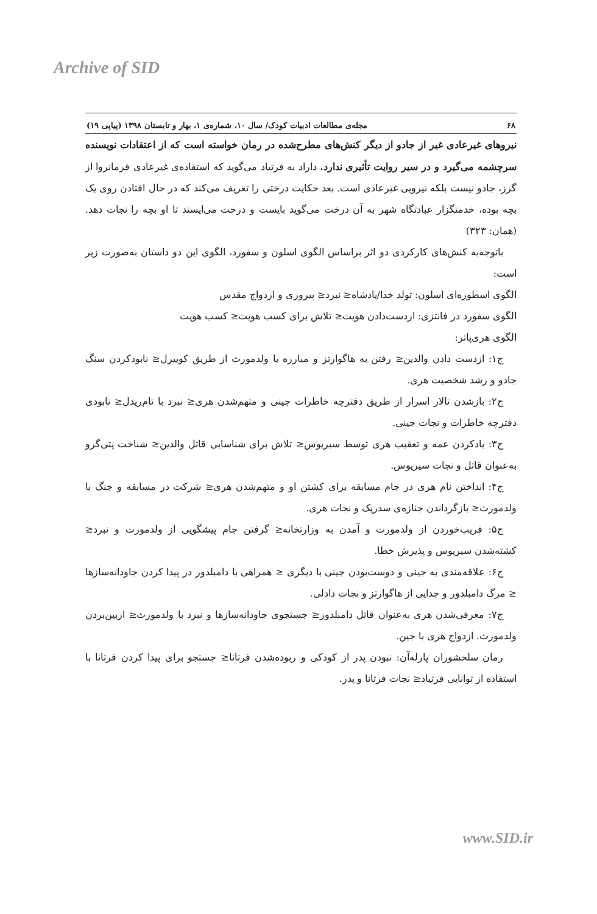Archive of SID
۶۸ مجله‌ی مطالعات ادبیات کودک/ سال ۱۰، شماره‌ی ۱، بهار و تابستان ۱۳۹۸ (پیاپی ۱۹)
نیروهای غیرعادی غیر از جادو از دیگر کنش‌های مطرح‌شده در رمان خواسته است که از اعتقادات نویسنده سرچشمه می‌گیرد و در سیر روایت تأثیری ندارد. داراد به فرتیاد می‌گوید که استفاده‌ی غیرعادی فرمانروا از گرز، جادو نیست بلکه نیرویی غیرعادی است. بعد حکایت درختی را تعریف می‌کند که در حال افتادن روی یک بچه بوده، خدمتگزار عبادتگاه شهر به آن درخت می‌گوید بایست و درخت می‌ایستد تا او بچه را نجات دهد. (همان: ۳۲۳)
باتوجه‌به کنش‌های کارکردی دو اثر براساس الگوی اسلون و سفورد، الگوی این دو داستان به‌صورت زیر است:
الگوی اسطوره‌ای اسلون: تولد خدا/پادشاه≤ نبرد≤ پیروزی و ازدواج مقدس
الگوی سفورد در فانتزی: ازدست‌دادن هویت≤ تلاش برای کسب هویت≤ کسب هویت
الگوی هری‌پاتر:
ج۱: ازدست دادن والدین≤ رفتن به هاگوارتز و مبارزه با ولدمورث از طریق کوییرل≤ نابودکردن سنگ جادو و رشد شخصیت هری.
ج۲: بازشدن تالار اسرار از طریق دفترچه خاطرات جینی و متهم‌شدن هری≤ نبرد با تام‌ریدل≤ نابودی دفترچه خاطرات و نجات جینی.
ج۳: بادکردن عمه و تعقیب هری توسط سیریوس≤ تلاش برای شناسایی قاتل والدین≤ شناخت پتی‌گرو به‌عنوان قاتل و نجات سیریوس.
ج۴: انداختن نام هری در جام مسابقه برای کشتن او و متهم‌شدن هری≤ شرکت در مسابقه و جنگ با ولدمورث≤ بازگرداندن جنازه‌ی سدریک و نجات هری.
ج۵: فریب‌خوردن از ولدمورث و آمدن به وزارتخانه≤ گرفتن جام پیشگویی از ولدمورث و نبرد≤ کشته‌شدن سیریوس و پذیرش خطا.
ج۶: علاقه‌مندی به جینی و دوست‌بودن جینی با دیگری ≤ همراهی با دامبلدور در پیدا کردن جاودانه‌سازها ≤ مرگ دامبلدور و جدایی از هاگوارتز و نجات دادلی.
ج۷: معرفی‌شدن هری به‌عنوان قاتل دامبلدور≤ جستجوی جاودانه‌سازها و نبرد با ولدمورث≤ ازبین‌بردن ولدمورث. ازدواج هری با جین.
رمان سلحشوران پارله‌آن: نبودن پدر از کودکی و ربوده‌شدن فرتانا≤ جستجو برای پیدا کردن فرتانا با استفاده از توانایی فرتیاد≤ نجات فرتانا و پدر.
www.SID.ir